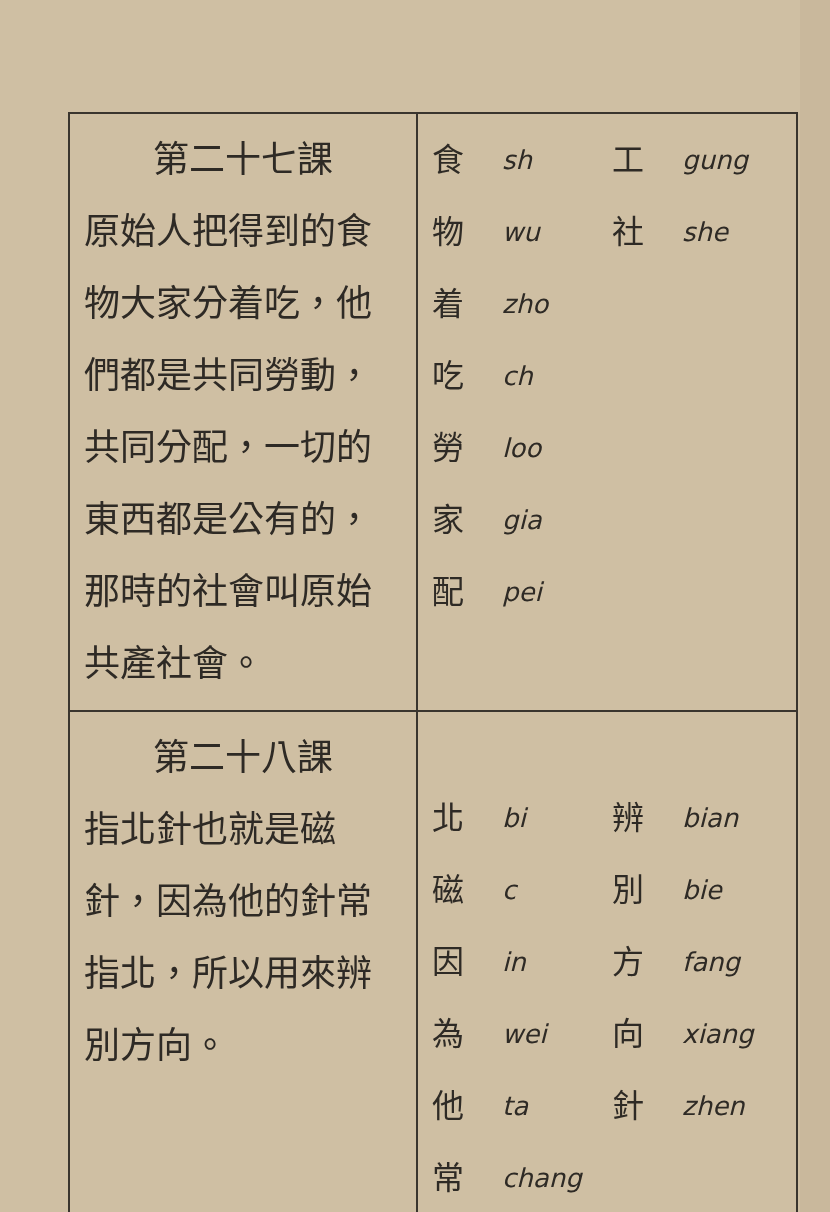| 第二十七課 原始人把得到的食物大家分着吃，他們都是共同勞動，共同分配，一切的東西都是公有的，那時的社會叫原始共產社會。 | 食 sh 工 gung 物 wu 社 she 着 zho 吃 ch 勞 loo 家 gia 配 pei |
| 第二十八課 指北針也就是磁針，因為他的針常指北，所以用來辨別方向。 | 北 bi 辨 bian 磁 c 別 bie 因 in 方 fang 為 wei 向 xiang 他 ta 針 zhen 常 chang |